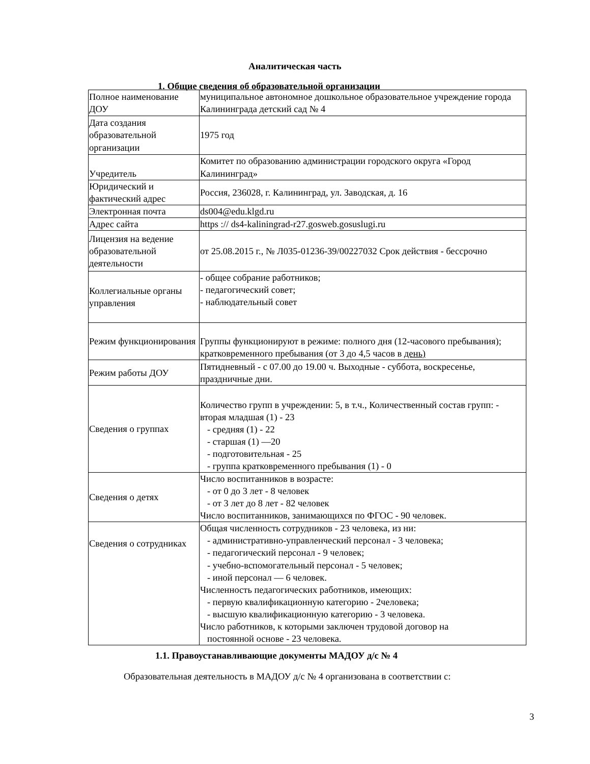Аналитическая часть
1. Общие сведения об образовательной организации
| Полное наименование ДОУ | муниципальное автономное дошкольное образовательное учреждение города Калининграда детский сад № 4 |
| Дата создания образовательной организации | 1975 год |
| Учредитель | Комитет по образованию администрации городского округа «Город Калининград» |
| Юридический и фактический адрес | Россия, 236028, г. Калининград, ул. Заводская, д. 16 |
| Электронная почта | ds004@edu.klgd.ru |
| Адрес сайта | https :// ds4-kaliningrad-r27.gosweb.gosuslugi.ru |
| Лицензия на ведение образовательной деятельности | от 25.08.2015 г., № Л035-01236-39/00227032 Срок действия - бессрочно |
| Коллегиальные органы управления | - общее собрание работников; - педагогический совет; - наблюдательный совет |
| Режим функционирования | Группы функционируют в режиме: полного дня (12-часового пребывания); кратковременного пребывания (от 3 до 4,5 часов в день) |
| Режим работы ДОУ | Пятидневный - с 07.00 до 19.00 ч. Выходные - суббота, воскресенье, праздничные дни. |
| Сведения о группах | Количество групп в учреждении: 5, в т.ч., Количественный состав групп: - вторая младшая (1) - 23 - средняя (1) - 22 - старшая (1) —20 - подготовительная - 25 - группа кратковременного пребывания (1) - 0 |
| Сведения о детях | Число воспитанников в возрасте: - от 0 до 3 лет - 8 человек - от 3 лет до 8 лет - 82 человек Число воспитанников, занимающихся по ФГОС - 90 человек. |
| Сведения о сотрудниках | Общая численность сотрудников - 23 человека, из ни: - административно-управленческий персонал - 3 человека; - педагогический персонал - 9 человек; - учебно-вспомогательный персонал - 5 человек; - иной персонал — 6 человек. Численность педагогических работников, имеющих: - первую квалификационную категорию - 2человека; - высшую квалификационную категорию - 3 человека. Число работников, к которыми заключен трудовой договор на постоянной основе - 23 человека. |
1.1. Правоустанавливающие документы МАДОУ д/с № 4
Образовательная деятельность в МАДОУ д/с № 4 организована в соответствии с:
3